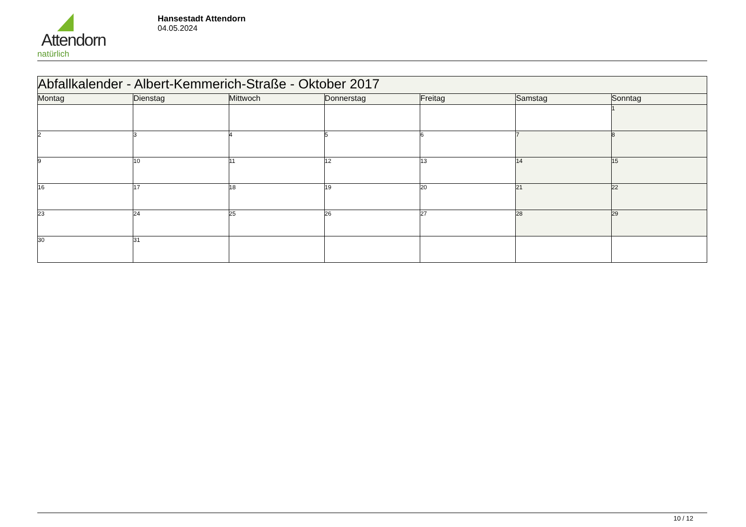Attendorn
natürlich
Hansestadt Attendorn
04.05.2024
| Abfallkalender - Albert-Kemmerich-Straße - Oktober 2017 | | | | | | |
| --- | --- | --- | --- | --- | --- | --- |
| Montag | Dienstag | Mittwoch | Donnerstag | Freitag | Samstag | Sonntag |
| | | | | | | 1 |
| 2 | 3 | 4 | 5 | 6 | 7 | 8 |
| 9 | 10 | 11 | 12 | 13 | 14 | 15 |
| 16 | 17 | 18 | 19 | 20 | 21 | 22 |
| 23 | 24 | 25 | 26 | 27 | 28 | 29 |
| 30 | 31 | | | | | |
10 / 12